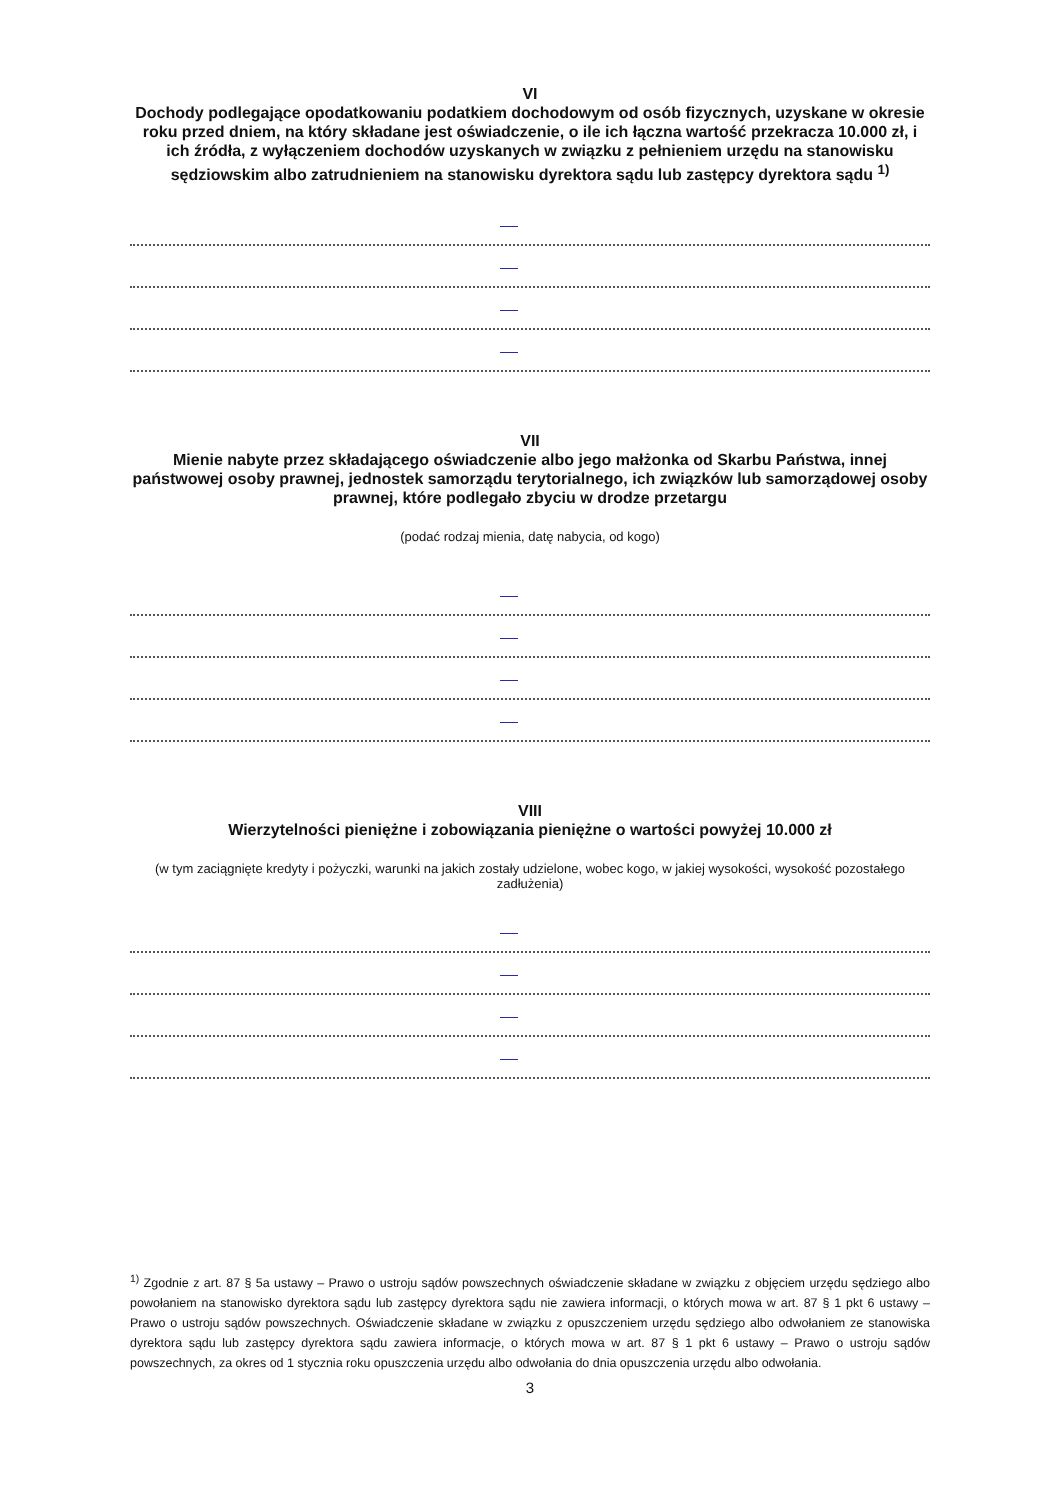VI
Dochody podlegające opodatkowaniu podatkiem dochodowym od osób fizycznych, uzyskane w okresie roku przed dniem, na który składane jest oświadczenie, o ile ich łączna wartość przekracza 10.000 zł, i ich źródła, z wyłączeniem dochodów uzyskanych w związku z pełnieniem urzędu na stanowisku sędziowskim albo zatrudnieniem na stanowisku dyrektora sądu lub zastępcy dyrektora sądu <sup>1)</sup>
VII
Mienie nabyte przez składającego oświadczenie albo jego małżonka od Skarbu Państwa, innej państwowej osoby prawnej, jednostek samorządu terytorialnego, ich związków lub samorządowej osoby prawnej, które podlegało zbyciu w drodze przetargu
(podać rodzaj mienia, datę nabycia, od kogo)
VIII
Wierzytelności pieniężne i zobowiązania pieniężne o wartości powyżej 10.000 zł
(w tym zaciągnięte kredyty i pożyczki, warunki na jakich zostały udzielone, wobec kogo, w jakiej wysokości, wysokość pozostałego zadłużenia)
<sup>1)</sup> Zgodnie z art. 87 § 5a ustawy – Prawo o ustroju sądów powszechnych oświadczenie składane w związku z objęciem urzędu sędziego albo powołaniem na stanowisko dyrektora sądu lub zastępcy dyrektora sądu nie zawiera informacji, o których mowa w art. 87 § 1 pkt 6 ustawy – Prawo o ustroju sądów powszechnych. Oświadczenie składane w związku z opuszczeniem urzędu sędziego albo odwołaniem ze stanowiska dyrektora sądu lub zastępcy dyrektora sądu zawiera informacje, o których mowa w art. 87 § 1 pkt 6 ustawy – Prawo o ustroju sądów powszechnych, za okres od 1 stycznia roku opuszczenia urzędu albo odwołania do dnia opuszczenia urzędu albo odwołania.
3